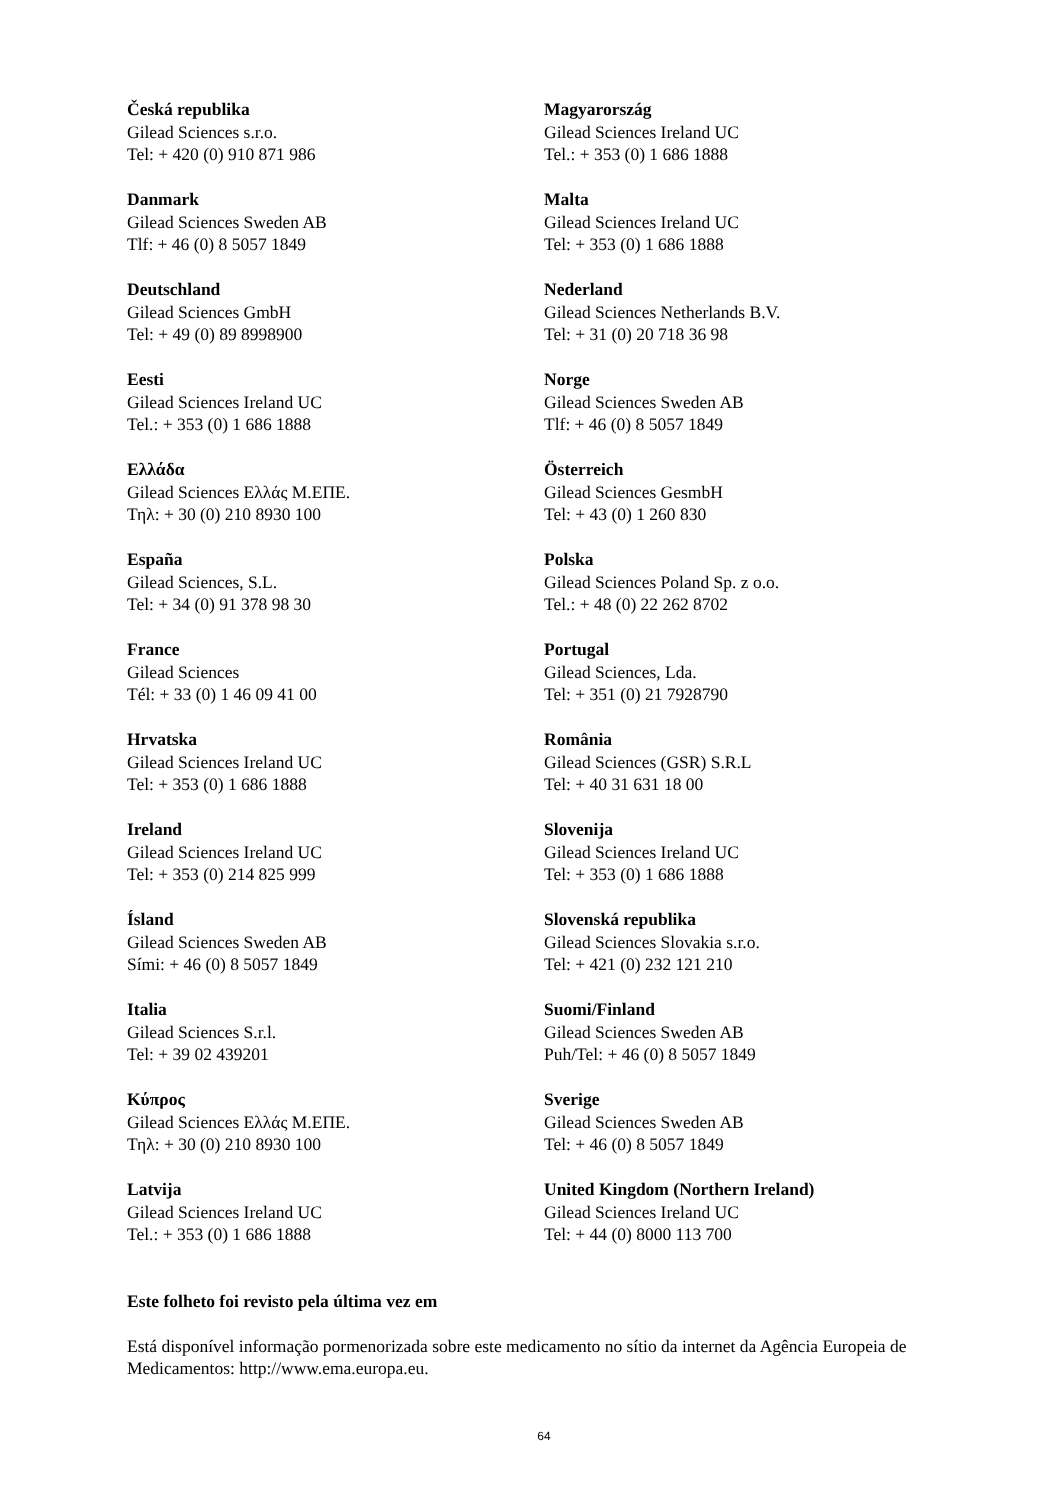| Česká republika Gilead Sciences s.r.o. Tel: + 420 (0) 910 871 986 | Magyarország Gilead Sciences Ireland UC Tel.: + 353 (0) 1 686 1888 |
| Danmark Gilead Sciences Sweden AB Tlf: + 46 (0) 8 5057 1849 | Malta Gilead Sciences Ireland UC Tel: + 353 (0) 1 686 1888 |
| Deutschland Gilead Sciences GmbH Tel: + 49 (0) 89 8998900 | Nederland Gilead Sciences Netherlands B.V. Tel: + 31 (0) 20 718 36 98 |
| Eesti Gilead Sciences Ireland UC Tel.: + 353 (0) 1 686 1888 | Norge Gilead Sciences Sweden AB Tlf: + 46 (0) 8 5057 1849 |
| Ελλάδα Gilead Sciences Ελλάς Μ.ΕΠΕ. Τηλ: + 30 (0) 210 8930 100 | Österreich Gilead Sciences GesmbH Tel: + 43 (0) 1 260 830 |
| España Gilead Sciences, S.L. Tel: + 34 (0) 91 378 98 30 | Polska Gilead Sciences Poland Sp. z o.o. Tel.: + 48 (0) 22 262 8702 |
| France Gilead Sciences Tél: + 33 (0) 1 46 09 41 00 | Portugal Gilead Sciences, Lda. Tel: + 351 (0) 21 7928790 |
| Hrvatska Gilead Sciences Ireland UC Tel: + 353 (0) 1 686 1888 | România Gilead Sciences (GSR) S.R.L Tel: + 40 31 631 18 00 |
| Ireland Gilead Sciences Ireland UC Tel: + 353 (0) 214 825 999 | Slovenija Gilead Sciences Ireland UC Tel: + 353 (0) 1 686 1888 |
| Ísland Gilead Sciences Sweden AB Sími: + 46 (0) 8 5057 1849 | Slovenská republika Gilead Sciences Slovakia s.r.o. Tel: + 421 (0) 232 121 210 |
| Italia Gilead Sciences S.r.l. Tel: + 39 02 439201 | Suomi/Finland Gilead Sciences Sweden AB Puh/Tel: + 46 (0) 8 5057 1849 |
| Κύπρος Gilead Sciences Ελλάς Μ.ΕΠΕ. Τηλ: + 30 (0) 210 8930 100 | Sverige Gilead Sciences Sweden AB Tel: + 46 (0) 8 5057 1849 |
| Latvija Gilead Sciences Ireland UC Tel.: + 353 (0) 1 686 1888 | United Kingdom (Northern Ireland) Gilead Sciences Ireland UC Tel: + 44 (0) 8000 113 700 |
Este folheto foi revisto pela última vez em
Está disponível informação pormenorizada sobre este medicamento no sítio da internet da Agência Europeia de Medicamentos: http://www.ema.europa.eu.
64